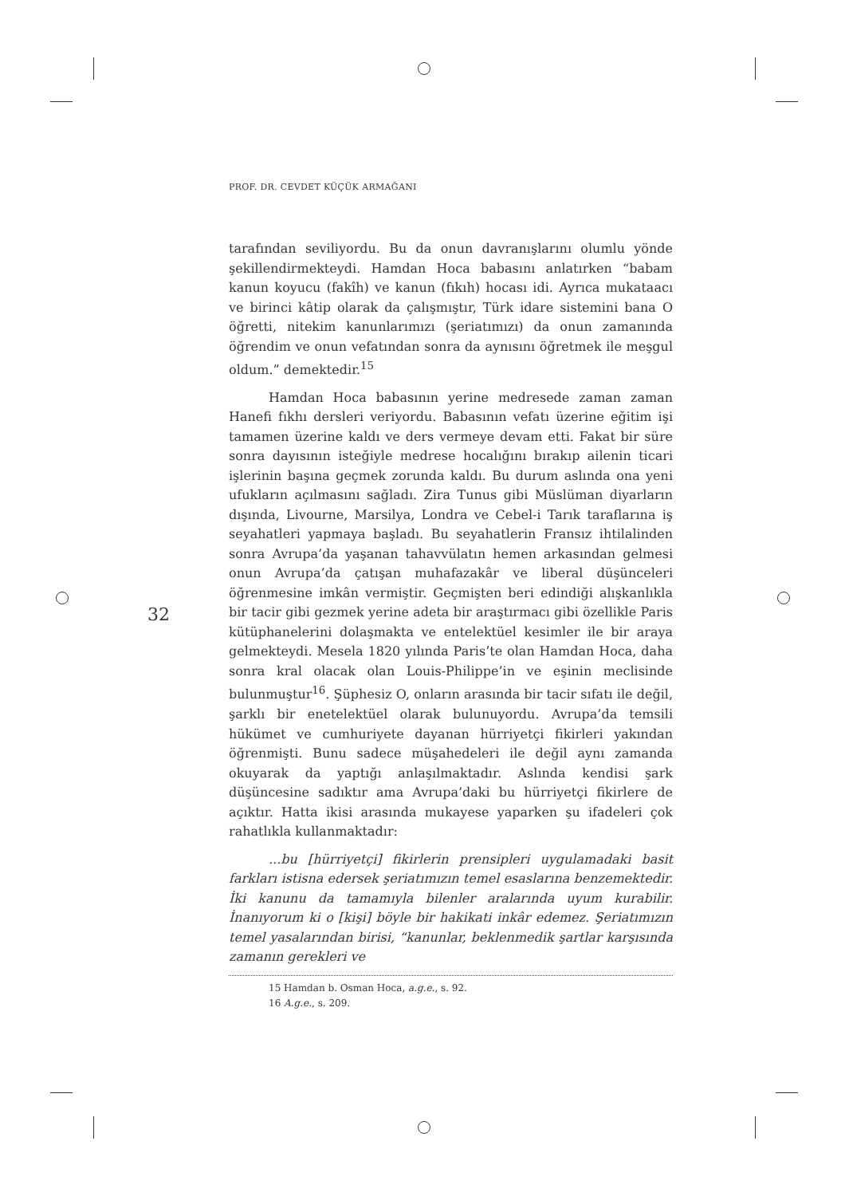PROF. DR. CEVDET KÜÇÜK ARMAĞANI
32
tarafından seviliyordu. Bu da onun davranışlarını olumlu yönde şekillendirmekteydi. Hamdan Hoca babasını anlatırken “babam kanun koyucu (fakîh) ve kanun (fıkıh) hocası idi. Ayrıca mukataacı ve birinci kâtip olarak da çalışmıştır, Türk idare sistemini bana O öğretti, nitekim kanunlarımızı (şeriatımızı) da onun zamanında öğrendim ve onun vefatından sonra da aynısını öğretmek ile meşgul oldum.” demektedir.<sup>15</sup>
Hamdan Hoca babasının yerine medresede zaman zaman Hanefi fıkhı dersleri veriyordu. Babasının vefatı üzerine eğitim işi tamamen üzerine kaldı ve ders vermeye devam etti. Fakat bir süre sonra dayısının isteğiyle medrese hocalığını bırakıp ailenin ticari işlerinin başına geçmek zorunda kaldı. Bu durum aslında ona yeni ufukların açılmasını sağladı. Zira Tunus gibi Müslüman diyarların dışında, Livourne, Marsilya, Londra ve Cebel-i Tarık taraflarına iş seyahatleri yapmaya başladı. Bu seyahatlerin Fransız ihtilalinden sonra Avrupa’da yaşanan tahavvülatın hemen arkasından gelmesi onun Avrupa’da çatışan muhafazakâr ve liberal düşünceleri öğrenmesine imkân vermiştir. Geçmişten beri edindiği alışkanlıkla bir tacir gibi gezmek yerine adeta bir araştırmacı gibi özellikle Paris kütüphanelerini dolaşmakta ve entelektüel kesimler ile bir araya gelmekteydi. Mesela 1820 yılında Paris’te olan Hamdan Hoca, daha sonra kral olacak olan Louis-Philippe’in ve eşinin meclisinde bulunmuştur<sup>16</sup>. Şüphesiz O, onların arasında bir tacir sıfatı ile değil, şarklı bir enetelektüel olarak bulunuyordu. Avrupa’da temsili hükümet ve cumhuriyete dayanan hürriyetçi fikirleri yakından öğrenmişti. Bunu sadece müşahedeleri ile değil aynı zamanda okuyarak da yaptığı anlaşılmaktadır. Aslında kendisi şark düşüncesine sadıktır ama Avrupa’daki bu hürriyetçi fikirlere de açıktır. Hatta ikisi arasında mukayese yaparken şu ifadeleri çok rahatlıkla kullanmaktadır:
...bu [hürriyetçi] fikirlerin prensipleri uygulamadaki basit farkları istisna edersek şeriatımızın temel esaslarına benzemektedir. İki kanunu da tamamıyla bilenler aralarında uyum kurabilir. İnanıyorum ki o [kişi] böyle bir hakikati inkâr edemez. Şeriatımızın temel yasalarından birisi, “kanunlar, beklenmedik şartlar karşısında zamanın gerekleri ve
15 Hamdan b. Osman Hoca, a.g.e., s. 92.
16 A.g.e., s. 209.